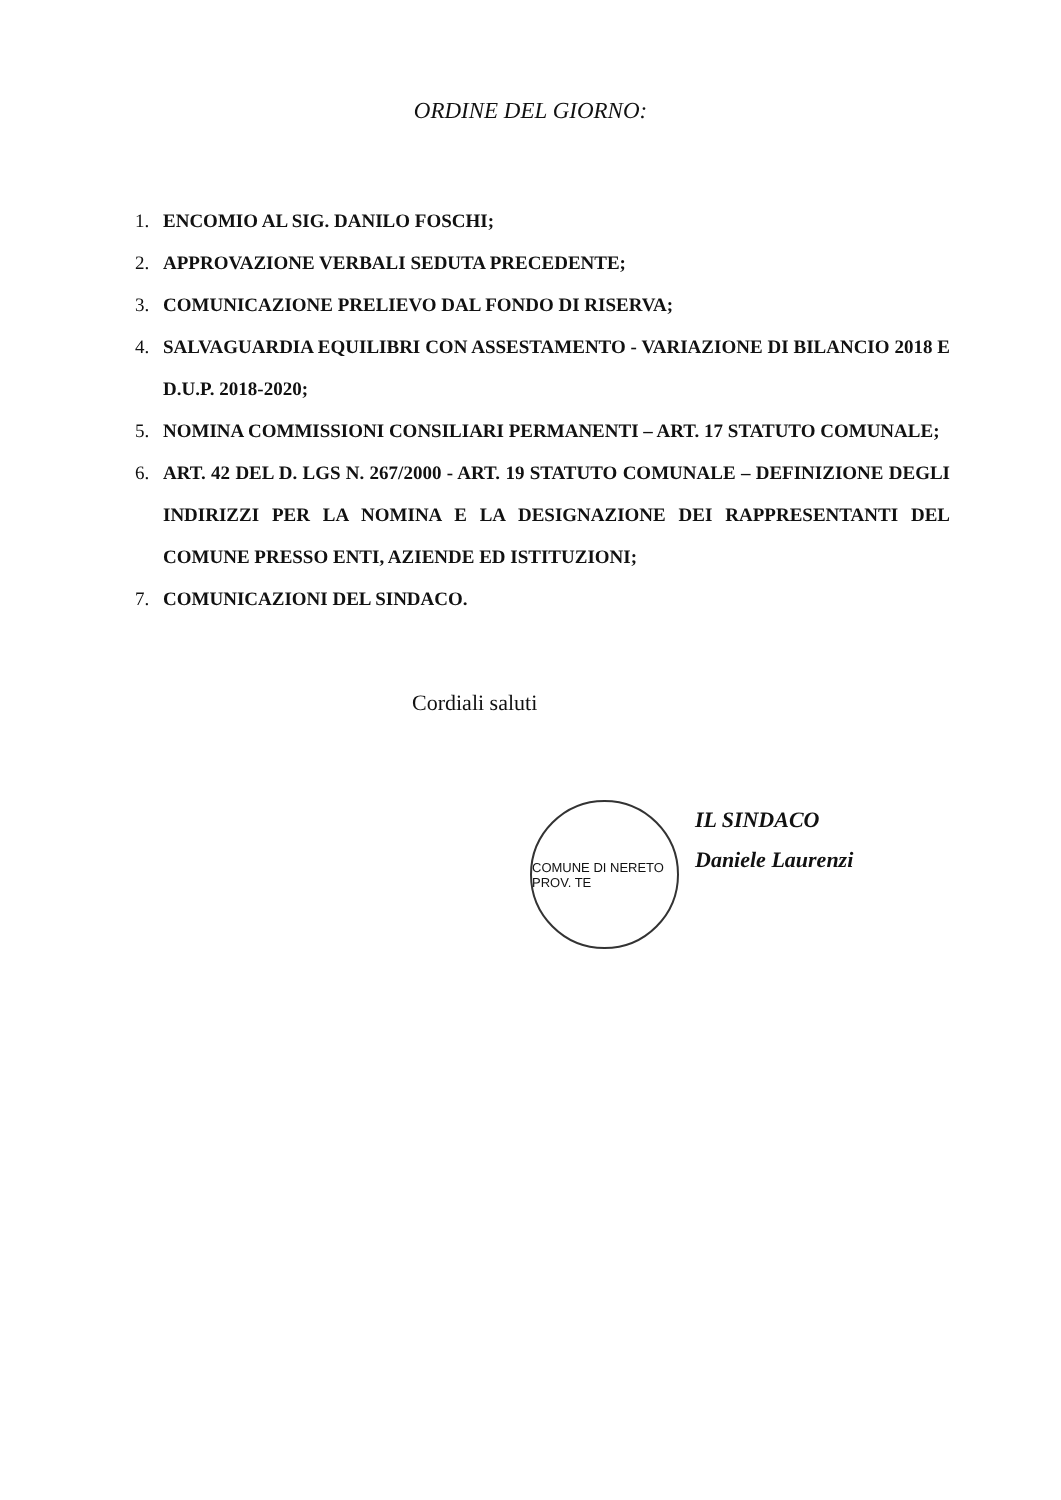ORDINE DEL GIORNO:
1. ENCOMIO AL SIG. DANILO FOSCHI;
2. APPROVAZIONE VERBALI SEDUTA PRECEDENTE;
3. COMUNICAZIONE PRELIEVO DAL FONDO DI RISERVA;
4. SALVAGUARDIA EQUILIBRI CON ASSESTAMENTO - VARIAZIONE DI BILANCIO 2018 E D.U.P. 2018-2020;
5. NOMINA COMMISSIONI CONSILIARI PERMANENTI – ART. 17 STATUTO COMUNALE;
6. ART. 42 DEL D. LGS N. 267/2000 - ART. 19 STATUTO COMUNALE – DEFINIZIONE DEGLI INDIRIZZI PER LA NOMINA E LA DESIGNAZIONE DEI RAPPRESENTANTI DEL COMUNE PRESSO ENTI, AZIENDE ED ISTITUZIONI;
7. COMUNICAZIONI DEL SINDACO.
Cordiali saluti
COMUNE DI NERETO PROV. TE
IL SINDACO
Daniele Laurenzi